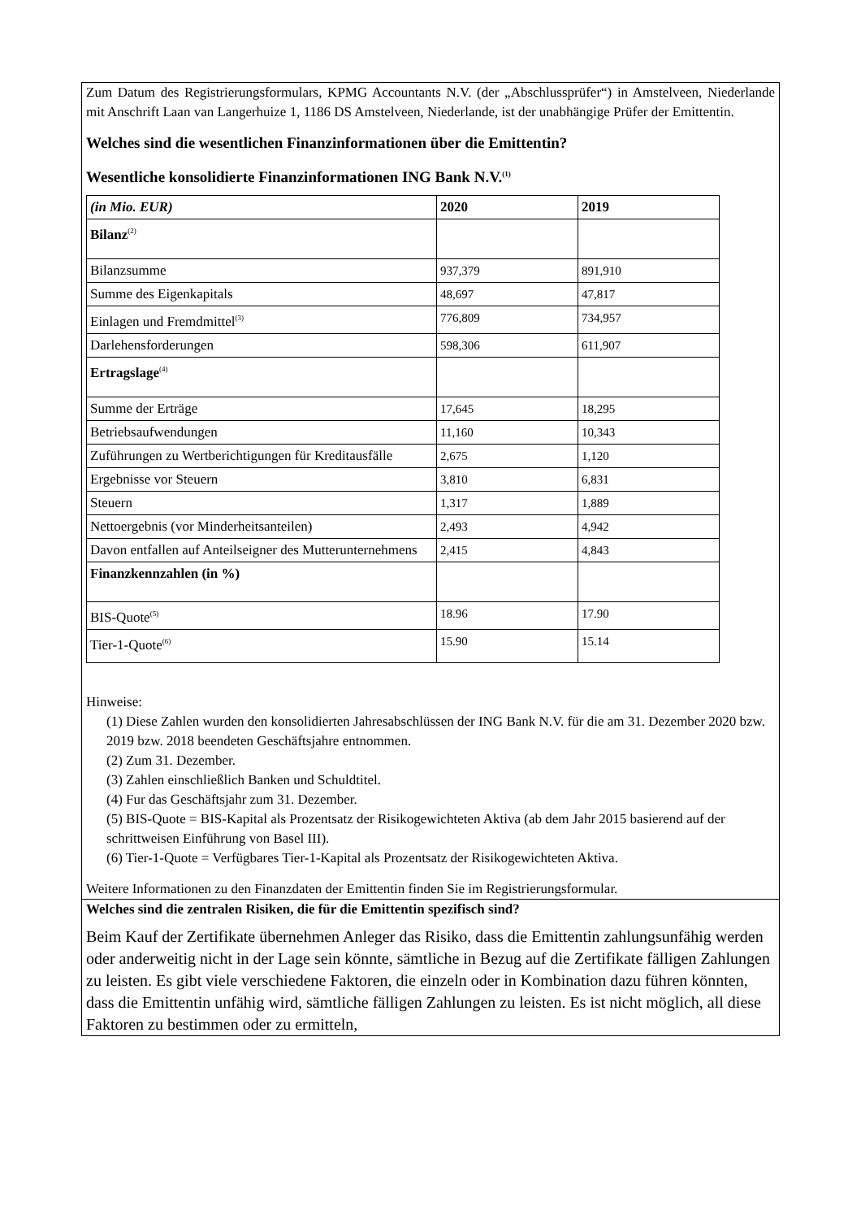Zum Datum des Registrierungsformulars, KPMG Accountants N.V. (der „Abschlussprüfer“) in Amstelveen, Niederlande mit Anschrift Laan van Langerhuize 1, 1186 DS Amstelveen, Niederlande, ist der unabhängige Prüfer der Emittentin.
Welches sind die wesentlichen Finanzinformationen über die Emittentin?
Wesentliche konsolidierte Finanzinformationen ING Bank N.V.<sup>(1)</sup>
| (in Mio. EUR) | 2020 | 2019 |
| Bilanz<sup>(2)</sup> | | |
| Bilanzsumme | 937,379 | 891,910 |
| Summe des Eigenkapitals | 48,697 | 47,817 |
| Einlagen und Fremdmittel<sup>(3)</sup> | 776,809 | 734,957 |
| Darlehensforderungen | 598,306 | 611,907 |
| Ertragslage<sup>(4)</sup> | | |
| Summe der Erträge | 17,645 | 18,295 |
| Betriebsaufwendungen | 11,160 | 10,343 |
| Zuführungen zu Wertberichtigungen für Kreditausfälle | 2,675 | 1,120 |
| Ergebnisse vor Steuern | 3,810 | 6,831 |
| Steuern | 1,317 | 1,889 |
| Nettoergebnis (vor Minderheitsanteilen) | 2,493 | 4,942 |
| Davon entfallen auf Anteilseigner des Mutterunternehmens | 2,415 | 4,843 |
| Finanzkennzahlen (in %) | | |
| BIS-Quote<sup>(5)</sup> | 18.96 | 17.90 |
| Tier-1-Quote<sup>(6)</sup> | 15.90 | 15.14 |
Hinweise:
(1) Diese Zahlen wurden den konsolidierten Jahresabschlüssen der ING Bank N.V. für die am 31. Dezember 2020 bzw. 2019 bzw. 2018 beendeten Geschäftsjahre entnommen.
(2) Zum 31. Dezember.
(3) Zahlen einschließlich Banken und Schuldtitel.
(4) Fur das Geschäftsjahr zum 31. Dezember.
(5) BIS-Quote = BIS-Kapital als Prozentsatz der Risikogewichteten Aktiva (ab dem Jahr 2015 basierend auf der schrittweisen Einführung von Basel III).
(6) Tier-1-Quote = Verfügbares Tier-1-Kapital als Prozentsatz der Risikogewichteten Aktiva.
Weitere Informationen zu den Finanzdaten der Emittentin finden Sie im Registrierungsformular.
Welches sind die zentralen Risiken, die für die Emittentin spezifisch sind?
Beim Kauf der Zertifikate übernehmen Anleger das Risiko, dass die Emittentin zahlungsunfähig werden oder anderweitig nicht in der Lage sein könnte, sämtliche in Bezug auf die Zertifikate fälligen Zahlungen zu leisten. Es gibt viele verschiedene Faktoren, die einzeln oder in Kombination dazu führen könnten, dass die Emittentin unfähig wird, sämtliche fälligen Zahlungen zu leisten. Es ist nicht möglich, all diese Faktoren zu bestimmen oder zu ermitteln,